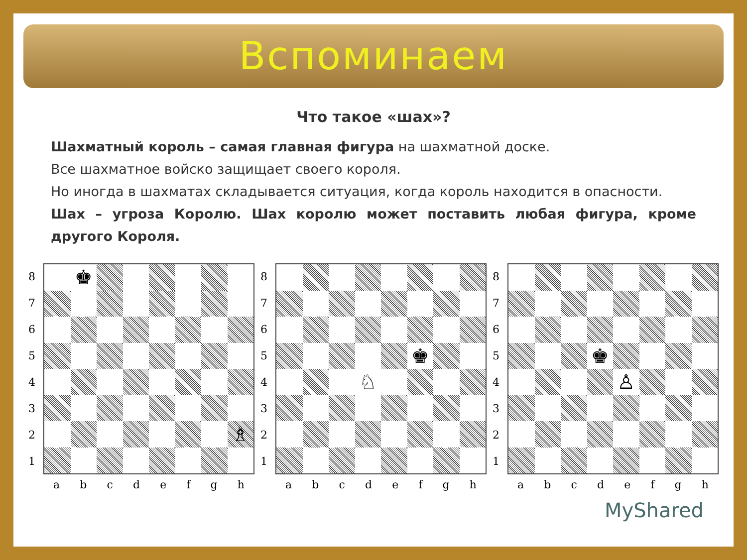Вспоминаем
Что такое «шах»?
Шахматный король – самая главная фигура на шахматной доске.
Все шахматное войско защищает своего короля.
Но иногда в шахматах складывается ситуация, когда король находится в опасности.
Шах – угроза Королю. Шах королю может поставить любая фигура, кроме другого Короля.
87654321
♚
♗
abcdefgh
87654321
♚
♘
abcdefgh
87654321
♚
♙
abcdefgh
MyShared